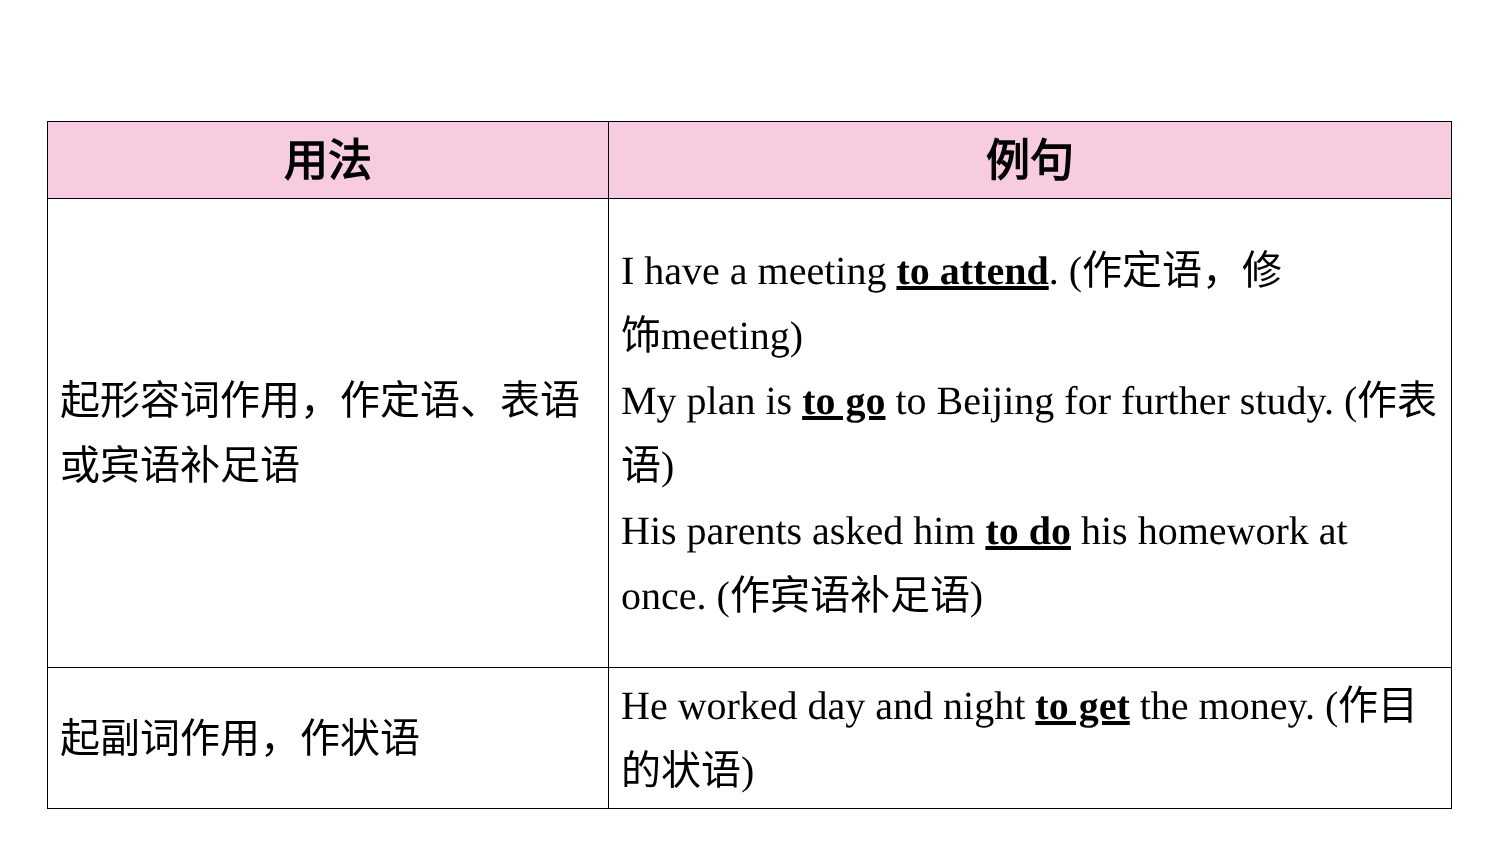| 用法 | 例句 |
| --- | --- |
| 起形容词作用，作定语、表语或宾语补足语 | I have a meeting to attend . (作定语，修 饰meeting) My plan is to go to Beijing for further study. (作表语) His parents asked him to do his homework at once. (作宾语补足语) |
| 起副词作用，作状语 | He worked day and night to get the money. (作目的状语) |